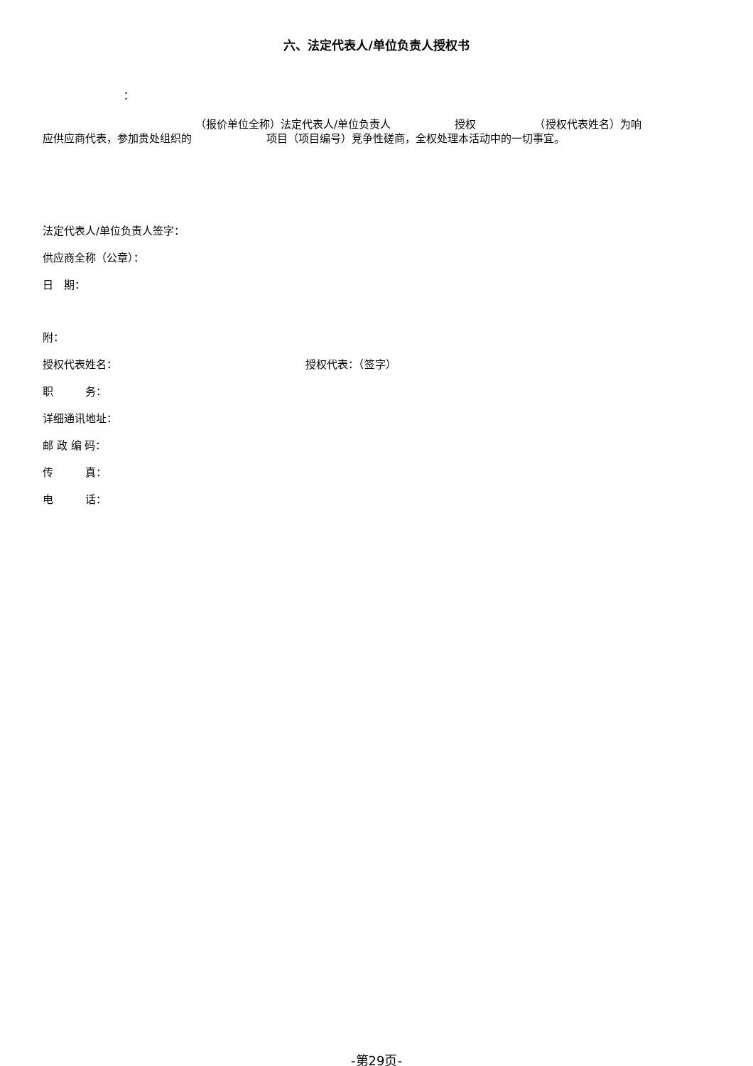六、法定代表人/单位负责人授权书
：
（报价单位全称）法定代表人/单位负责人　　　　　　授权　　　　　　（授权代表姓名）为响
应供应商代表，参加贵处组织的　　　　　　　项目（项目编号）竞争性磋商，全权处理本活动中的一切事宜。
法定代表人/单位负责人签字：
供应商全称（公章）：
日　期：
附：
授权代表姓名： 授权代表：（签字）
职　　　务：
详细通讯地址：
邮 政 编 码：
传　　　真：
电　　　话：
-第29页-